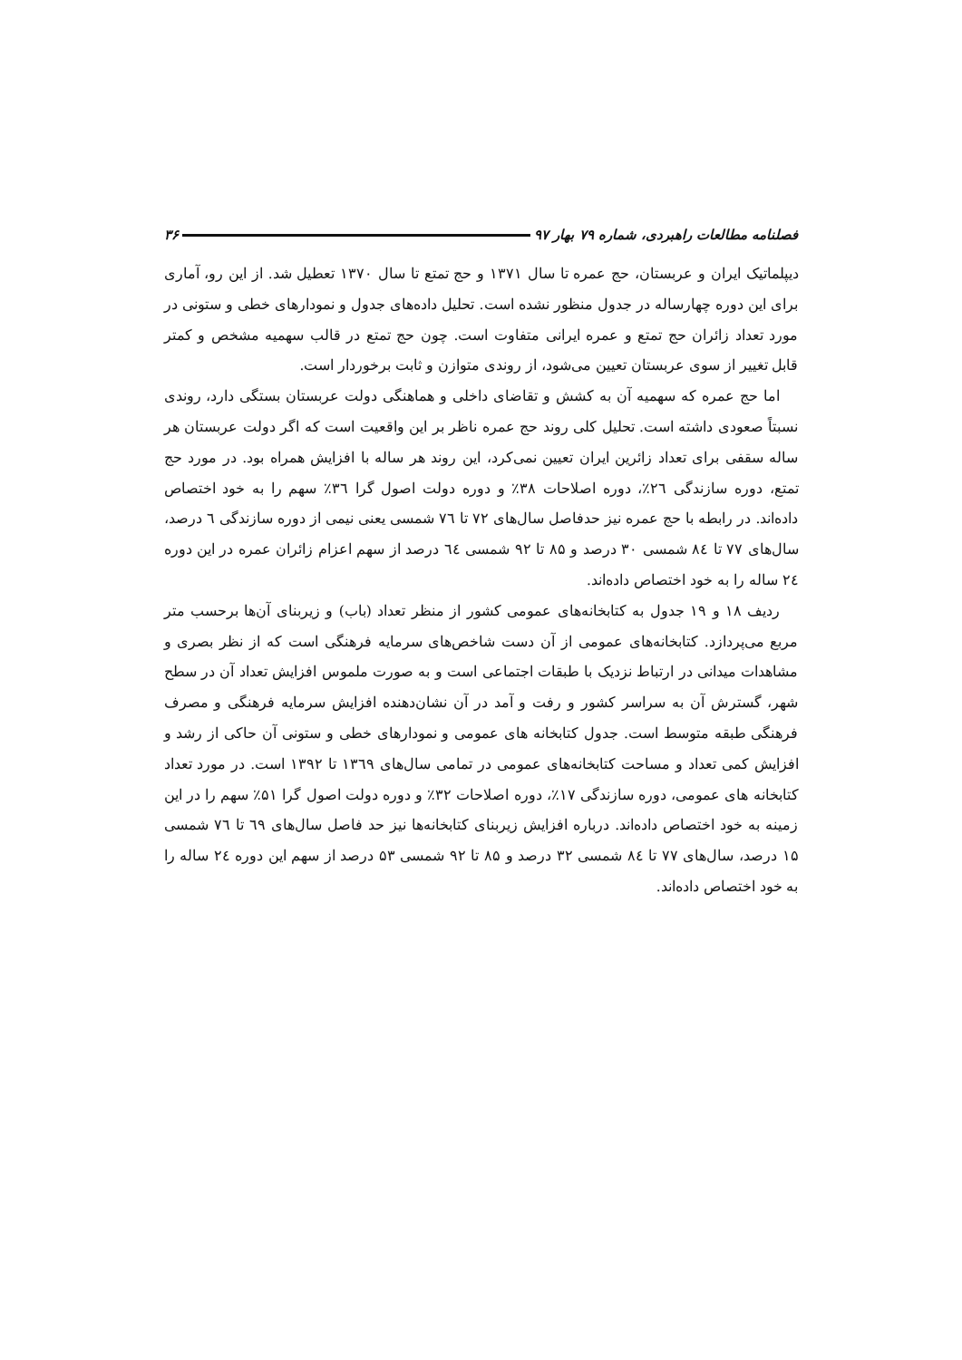فصلنامه مطالعات راهبردی، شماره ۷۹ بهار ۹۷ ۳۶
دیپلماتیک ایران و عربستان، حج عمره تا سال ۱۳۷۱ و حج تمتع تا سال ۱۳۷۰ تعطیل شد. از این رو، آماری برای این دوره چهارساله در جدول منظور نشده است. تحلیل داده‌های جدول و نمودارهای خطی و ستونی در مورد تعداد زائران حج تمتع و عمره ایرانی متفاوت است. چون حج تمتع در قالب سهمیه مشخص و کمتر قابل تغییر از سوی عربستان تعیین می‌شود، از روندی متوازن و ثابت برخوردار است.
اما حج عمره که سهمیه آن به کشش و تقاضای داخلی و هماهنگی دولت عربستان بستگی دارد، روندی نسبتاً صعودی داشته است. تحلیل کلی روند حج عمره ناظر بر این واقعیت است که اگر دولت عربستان هر ساله سقفی برای تعداد زائرین ایران تعیین نمی‌کرد، این روند هر ساله با افزایش همراه بود. در مورد حج تمتع، دوره سازندگی ٢٦٪، دوره اصلاحات ٣٨٪ و دوره دولت اصول گرا ٣٦٪ سهم را به خود اختصاص داده‌اند. در رابطه با حج عمره نیز حدفاصل سال‌های ۷۲ تا ٧٦ شمسی یعنی نیمی از دوره سازندگی ٦ درصد، سال‌های ۷۷ تا ٨٤ شمسی ۳۰ درصد و ۸۵ تا ۹۲ شمسی ٦٤ درصد از سهم اعزام زائران عمره در این دوره ٢٤ ساله را به خود اختصاص داده‌اند.
ردیف ۱۸ و ۱۹ جدول به کتابخانه‌های عمومی کشور از منظر تعداد (باب) و زیربنای آن‌ها برحسب متر مربع می‌پردازد. کتابخانه‌های عمومی از آن دست شاخص‌های سرمایه فرهنگی است که از نظر بصری و مشاهدات میدانی در ارتباط نزدیک با طبقات اجتماعی است و به صورت ملموس افزایش تعداد آن در سطح شهر، گسترش آن به سراسر کشور و رفت و آمد در آن نشان‌دهنده افزایش سرمایه فرهنگی و مصرف فرهنگی طبقه متوسط است. جدول کتابخانه های عمومی و نمودارهای خطی و ستونی آن حاکی از رشد و افزایش کمی تعداد و مساحت کتابخانه‌های عمومی در تمامی سال‌های ۱۳٦۹ تا ۱۳۹۲ است. در مورد تعداد کتابخانه های عمومی، دوره سازندگی ۱۷٪، دوره اصلاحات ۳۲٪ و دوره دولت اصول گرا ۵۱٪ سهم را در این زمینه به خود اختصاص داده‌اند. درباره افزایش زیربنای کتابخانه‌ها نیز حد فاصل سال‌های ٦٩ تا ٧٦ شمسی ۱۵ درصد، سال‌های ۷۷ تا ٨٤ شمسی ۳۲ درصد و ۸۵ تا ۹۲ شمسی ۵۳ درصد از سهم این دوره ٢٤ ساله را به خود اختصاص داده‌اند.